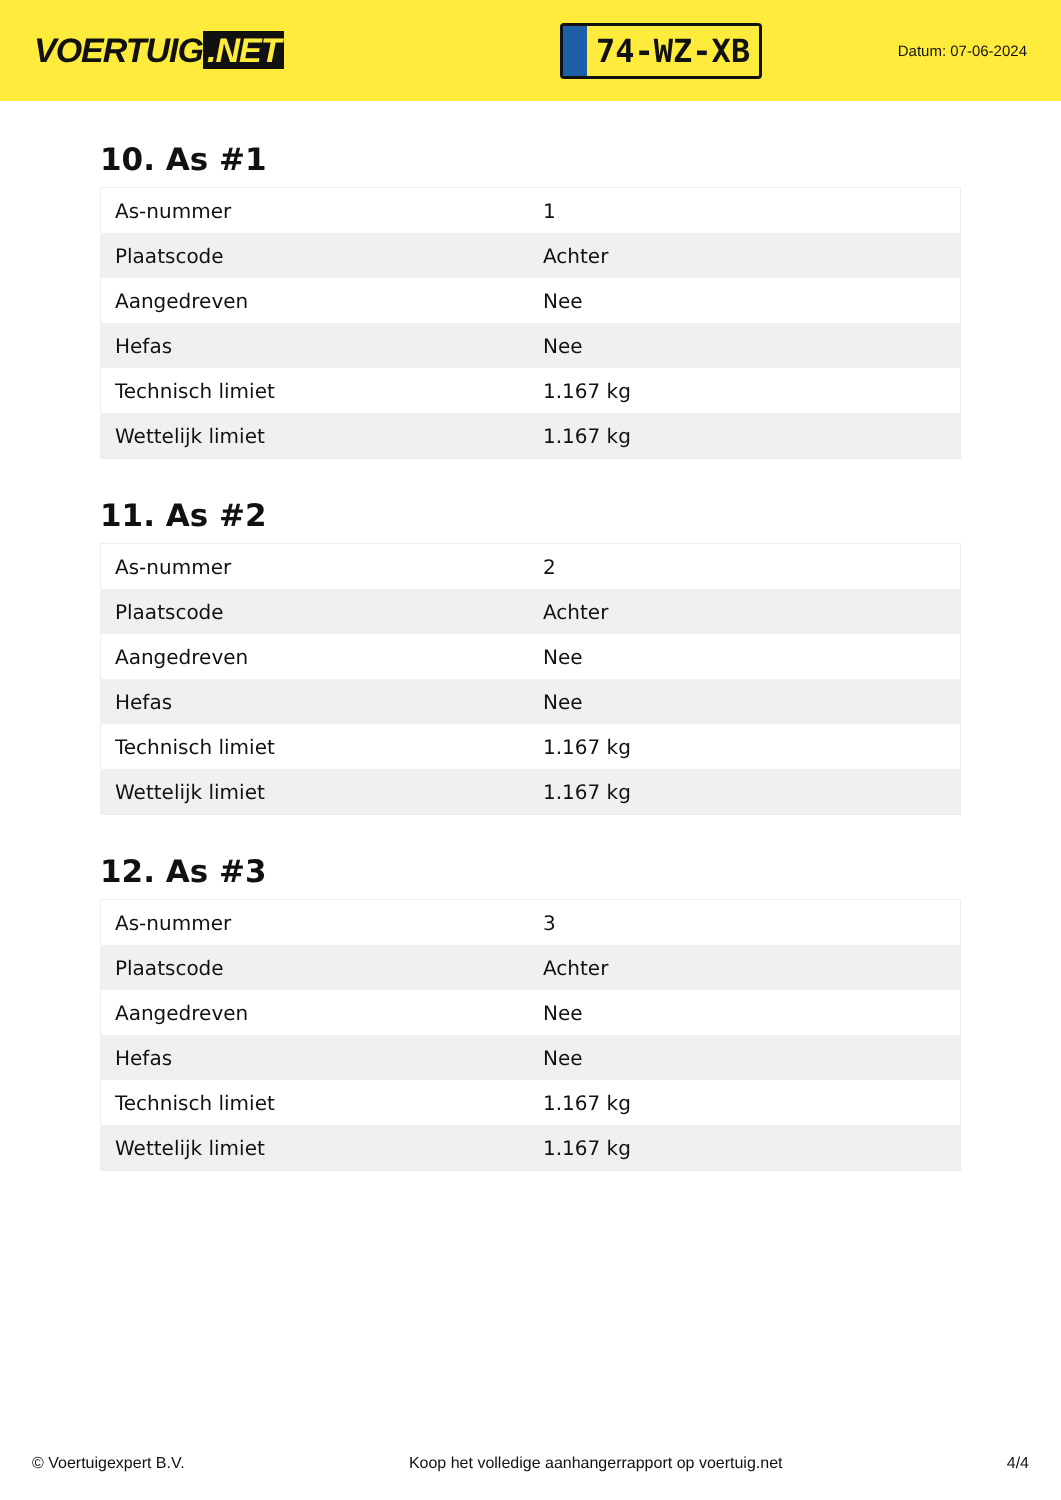VOERTUIG.NET
74-WZ-XB
Datum: 07-06-2024
10. As #1
| As-nummer | 1 |
| Plaatscode | Achter |
| Aangedreven | Nee |
| Hefas | Nee |
| Technisch limiet | 1.167 kg |
| Wettelijk limiet | 1.167 kg |
11. As #2
| As-nummer | 2 |
| Plaatscode | Achter |
| Aangedreven | Nee |
| Hefas | Nee |
| Technisch limiet | 1.167 kg |
| Wettelijk limiet | 1.167 kg |
12. As #3
| As-nummer | 3 |
| Plaatscode | Achter |
| Aangedreven | Nee |
| Hefas | Nee |
| Technisch limiet | 1.167 kg |
| Wettelijk limiet | 1.167 kg |
© Voertuigexpert B.V. Koop het volledige aanhangerrapport op voertuig.net 4/4